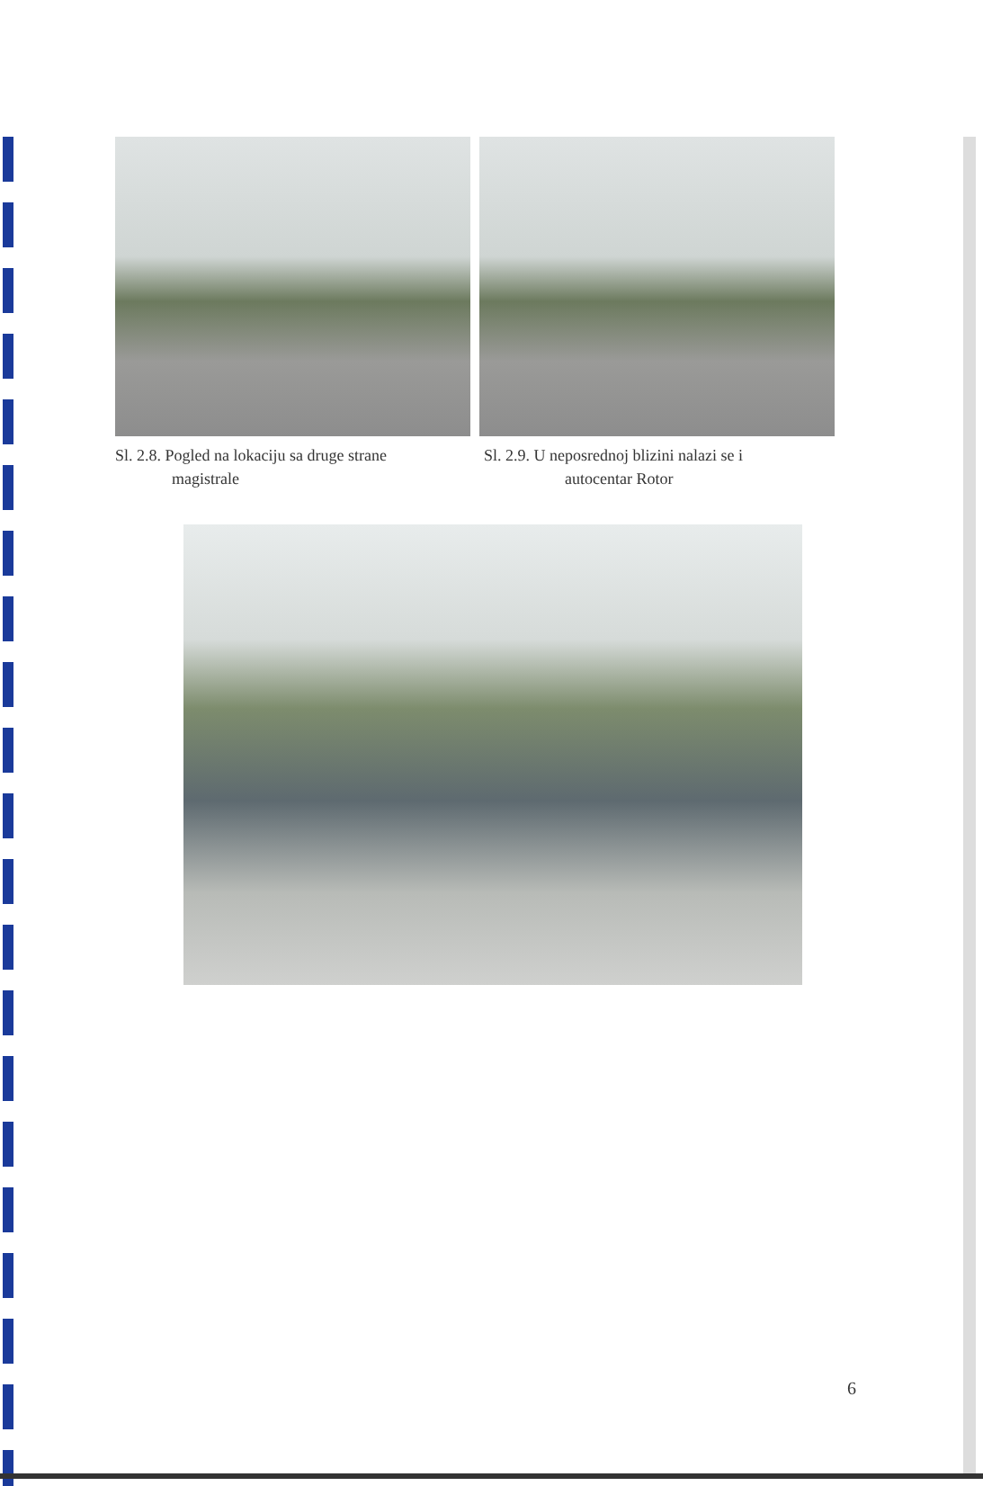Sl. 2.8. Pogled na lokaciju sa druge strane
magistrale
Sl. 2.9. U neposrednoj blizini nalazi se i
autocentar Rotor
6